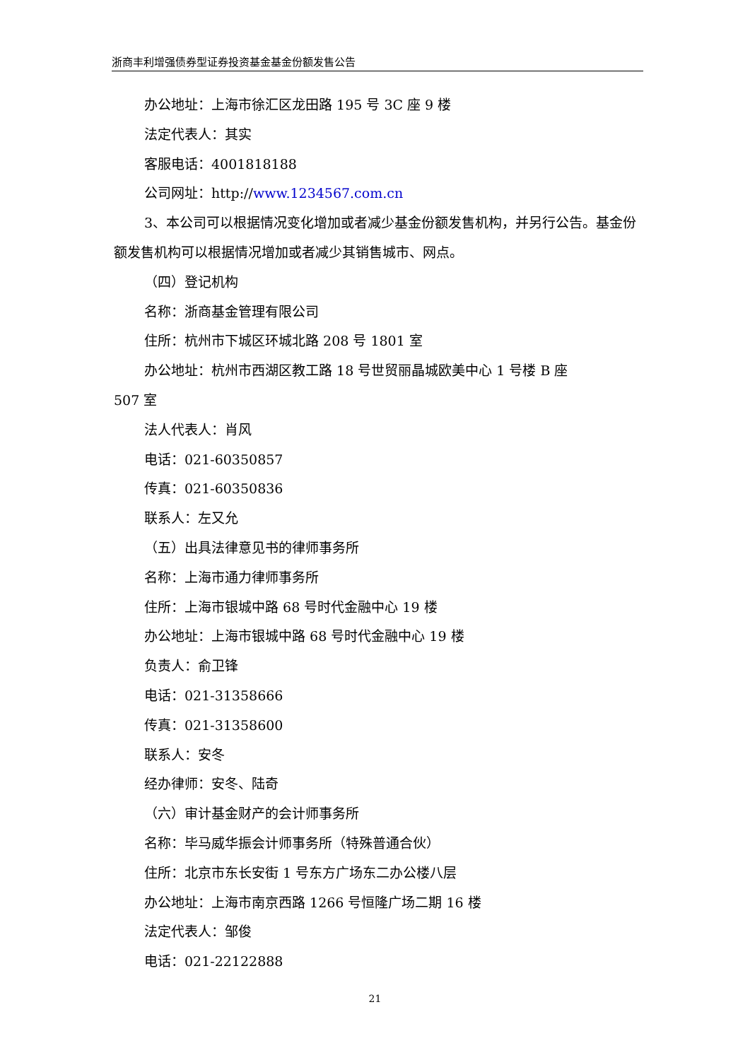浙商丰利增强债券型证券投资基金基金份额发售公告
办公地址：上海市徐汇区龙田路 195 号 3C 座 9 楼
法定代表人：其实
客服电话：4001818188
公司网址：http://www.1234567.com.cn
3、本公司可以根据情况变化增加或者减少基金份额发售机构，并另行公告。基金份额发售机构可以根据情况增加或者减少其销售城市、网点。
（四）登记机构
名称：浙商基金管理有限公司
住所：杭州市下城区环城北路 208 号 1801 室
办公地址：杭州市西湖区教工路 18 号世贸丽晶城欧美中心 1 号楼 B 座
507 室
法人代表人：肖风
电话：021-60350857
传真：021-60350836
联系人：左又允
（五）出具法律意见书的律师事务所
名称：上海市通力律师事务所
住所：上海市银城中路 68 号时代金融中心 19 楼
办公地址：上海市银城中路 68 号时代金融中心 19 楼
负责人：俞卫锋
电话：021-31358666
传真：021-31358600
联系人：安冬
经办律师：安冬、陆奇
（六）审计基金财产的会计师事务所
名称：毕马威华振会计师事务所（特殊普通合伙）
住所：北京市东长安街 1 号东方广场东二办公楼八层
办公地址：上海市南京西路 1266 号恒隆广场二期 16 楼
法定代表人：邹俊
电话：021-22122888
21